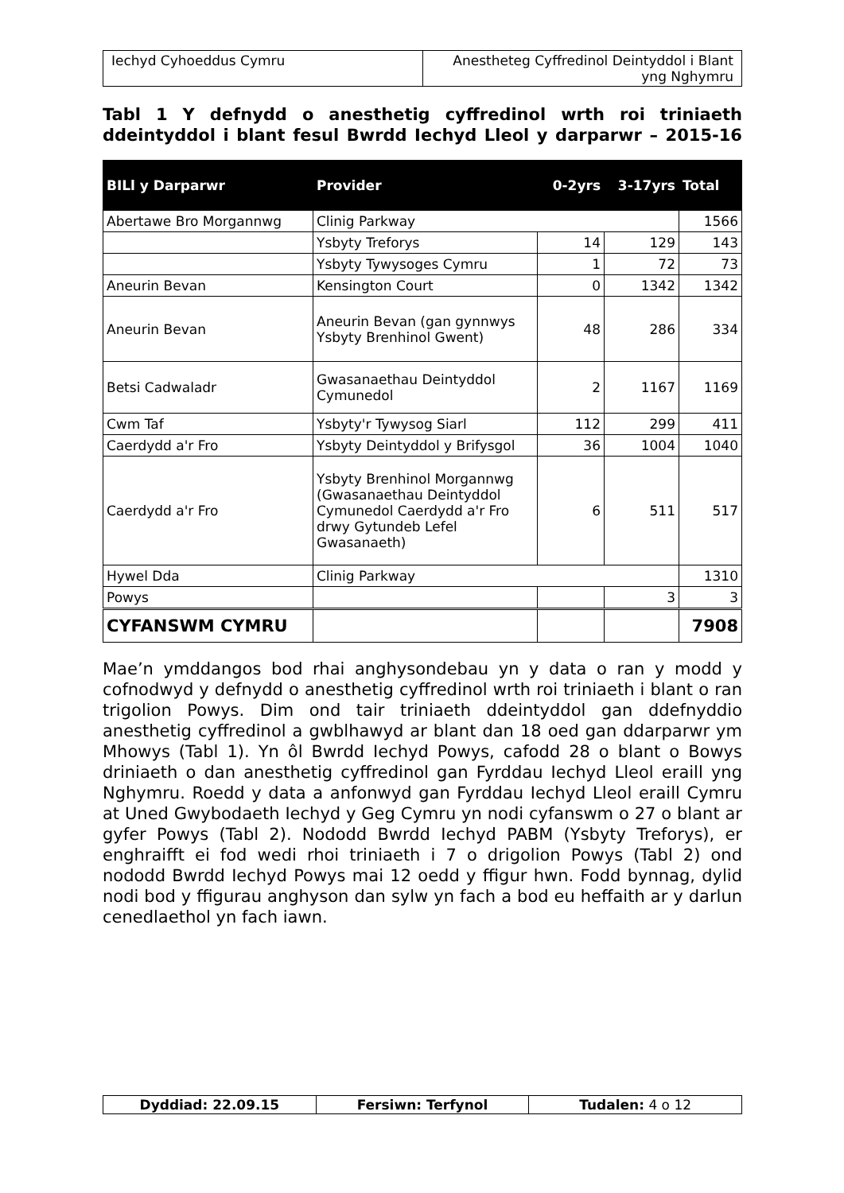| Iechyd Cyhoeddus Cymru | Anestheteg Cyffredinol Deintyddol i Blant yng Nghymru |
Tabl 1 Y defnydd o anesthetig cyffredinol wrth roi triniaeth ddeintyddol i blant fesul Bwrdd Iechyd Lleol y darparwr – 2015-16
| BILl y Darparwr | Provider | 0-2yrs | 3-17yrs | Total |
| --- | --- | --- | --- | --- |
| Abertawe Bro Morgannwg | Clinig Parkway | | | 1566 |
| | Ysbyty Treforys | 14 | 129 | 143 |
| | Ysbyty Tywysoges Cymru | 1 | 72 | 73 |
| Aneurin Bevan | Kensington Court | 0 | 1342 | 1342 |
| Aneurin Bevan | Aneurin Bevan (gan gynnwys Ysbyty Brenhinol Gwent) | 48 | 286 | 334 |
| Betsi Cadwaladr | Gwasanaethau Deintyddol Cymunedol | 2 | 1167 | 1169 |
| Cwm Taf | Ysbyty'r Tywysog Siarl | 112 | 299 | 411 |
| Caerdydd a'r Fro | Ysbyty Deintyddol y Brifysgol | 36 | 1004 | 1040 |
| Caerdydd a'r Fro | Ysbyty Brenhinol Morgannwg (Gwasanaethau Deintyddol Cymunedol Caerdydd a'r Fro drwy Gytundeb Lefel Gwasanaeth) | 6 | 511 | 517 |
| Hywel Dda | Clinig Parkway | | | 1310 |
| Powys | | | 3 | 3 |
| CYFANSWM CYMRU | | | | 7908 |
Mae’n ymddangos bod rhai anghysondebau yn y data o ran y modd y cofnodwyd y defnydd o anesthetig cyffredinol wrth roi triniaeth i blant o ran trigolion Powys. Dim ond tair triniaeth ddeintyddol gan ddefnyddio anesthetig cyffredinol a gwblhawyd ar blant dan 18 oed gan ddarparwr ym Mhowys (Tabl 1). Yn ôl Bwrdd Iechyd Powys, cafodd 28 o blant o Bowys driniaeth o dan anesthetig cyffredinol gan Fyrddau Iechyd Lleol eraill yng Nghymru. Roedd y data a anfonwyd gan Fyrddau Iechyd Lleol eraill Cymru at Uned Gwybodaeth Iechyd y Geg Cymru yn nodi cyfanswm o 27 o blant ar gyfer Powys (Tabl 2). Nododd Bwrdd Iechyd PABM (Ysbyty Treforys), er enghraifft ei fod wedi rhoi triniaeth i 7 o drigolion Powys (Tabl 2) ond nododd Bwrdd Iechyd Powys mai 12 oedd y ffigur hwn. Fodd bynnag, dylid nodi bod y ffigurau anghyson dan sylw yn fach a bod eu heffaith ar y darlun cenedlaethol yn fach iawn.
| Dyddiad: 22.09.15 | Fersiwn: Terfynol | Tudalen: 4 o 12 |